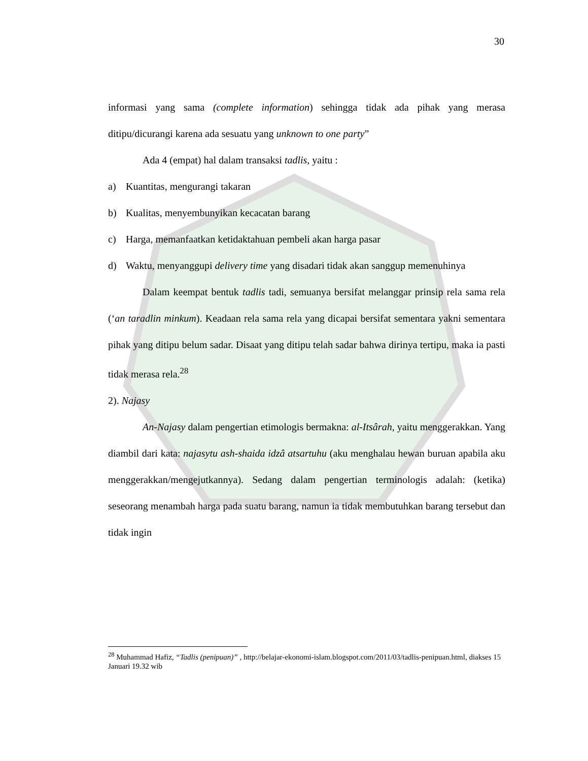30
informasi yang sama (complete information) sehingga tidak ada pihak yang merasa ditipu/dicurangi karena ada sesuatu yang unknown to one party”
Ada 4 (empat) hal dalam transaksi tadlis, yaitu :
a) Kuantitas, mengurangi takaran
b) Kualitas, menyembunyikan kecacatan barang
c) Harga, memanfaatkan ketidaktahuan pembeli akan harga pasar
d) Waktu, menyanggupi delivery time yang disadari tidak akan sanggup memenuhinya
Dalam keempat bentuk tadlis tadi, semuanya bersifat melanggar prinsip rela sama rela (‘an taradlin minkum). Keadaan rela sama rela yang dicapai bersifat sementara yakni sementara pihak yang ditipu belum sadar. Disaat yang ditipu telah sadar bahwa dirinya tertipu, maka ia pasti tidak merasa rela.<sup>28</sup>
2). Najasy
An-Najasy dalam pengertian etimologis bermakna: al-Itsârah, yaitu menggerakkan. Yang diambil dari kata: najasytu ash-shaida idzâ atsartuhu (aku menghalau hewan buruan apabila aku menggerakkan/mengejutkannya). Sedang dalam pengertian terminologis adalah: (ketika) seseorang menambah harga pada suatu barang, namun ia tidak membutuhkan barang tersebut dan tidak ingin
<sup>28</sup> Muhammad Hafiz, “Tadlis (penipuan)” , http://belajar-ekonomi-islam.blogspot.com/2011/03/tadlis-penipuan.html, diakses 15 Januari 19.32 wib